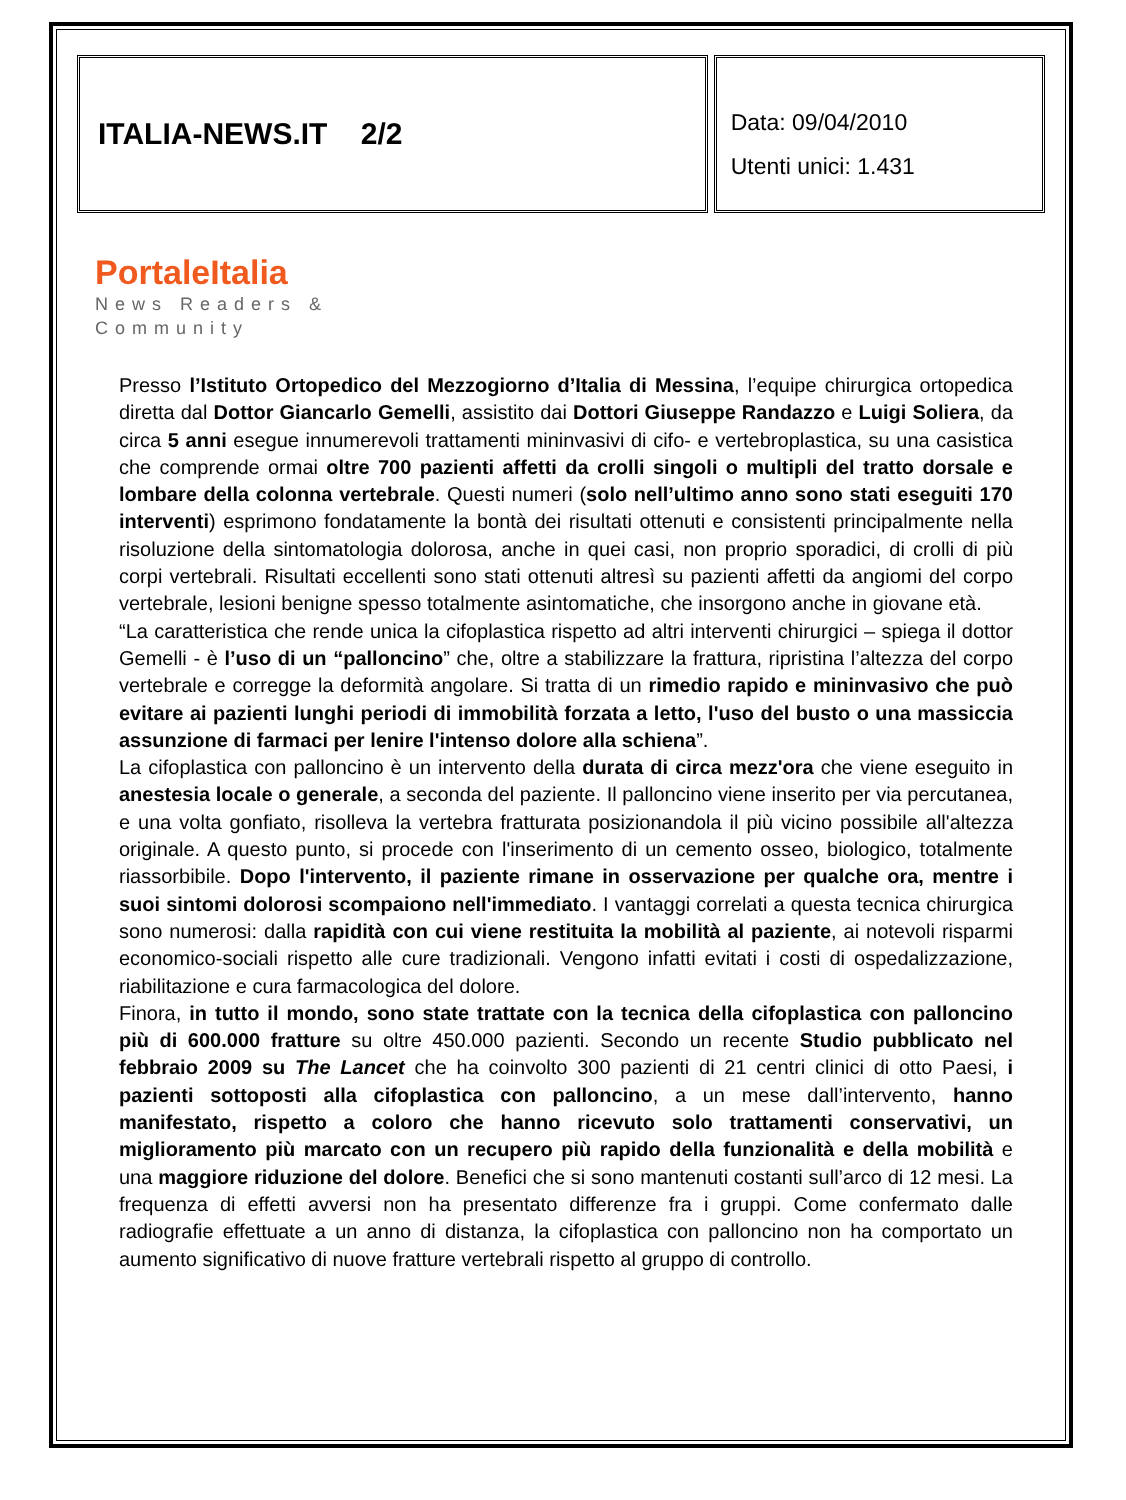ITALIA-NEWS.IT 2/2
Data: 09/04/2010
Utenti unici: 1.431
PortaleItalia
News Readers &
Community
Presso l’Istituto Ortopedico del Mezzogiorno d’Italia di Messina, l’equipe chirurgica ortopedica diretta dal Dottor Giancarlo Gemelli, assistito dai Dottori Giuseppe Randazzo e Luigi Soliera, da circa 5 anni esegue innumerevoli trattamenti mininvasivi di cifo- e vertebroplastica, su una casistica che comprende ormai oltre 700 pazienti affetti da crolli singoli o multipli del tratto dorsale e lombare della colonna vertebrale. Questi numeri (solo nell’ultimo anno sono stati eseguiti 170 interventi) esprimono fondatamente la bontà dei risultati ottenuti e consistenti principalmente nella risoluzione della sintomatologia dolorosa, anche in quei casi, non proprio sporadici, di crolli di più corpi vertebrali. Risultati eccellenti sono stati ottenuti altresì su pazienti affetti da angiomi del corpo vertebrale, lesioni benigne spesso totalmente asintomatiche, che insorgono anche in giovane età.
“La caratteristica che rende unica la cifoplastica rispetto ad altri interventi chirurgici – spiega il dottor Gemelli - è l’uso di un “palloncino” che, oltre a stabilizzare la frattura, ripristina l’altezza del corpo vertebrale e corregge la deformità angolare. Si tratta di un rimedio rapido e mininvasivo che può evitare ai pazienti lunghi periodi di immobilità forzata a letto, l'uso del busto o una massiccia assunzione di farmaci per lenire l'intenso dolore alla schiena”.
La cifoplastica con palloncino è un intervento della durata di circa mezz'ora che viene eseguito in anestesia locale o generale, a seconda del paziente. Il palloncino viene inserito per via percutanea, e una volta gonfiato, risolleva la vertebra fratturata posizionandola il più vicino possibile all'altezza originale. A questo punto, si procede con l'inserimento di un cemento osseo, biologico, totalmente riassorbibile. Dopo l'intervento, il paziente rimane in osservazione per qualche ora, mentre i suoi sintomi dolorosi scompaiono nell'immediato. I vantaggi correlati a questa tecnica chirurgica sono numerosi: dalla rapidità con cui viene restituita la mobilità al paziente, ai notevoli risparmi economico-sociali rispetto alle cure tradizionali. Vengono infatti evitati i costi di ospedalizzazione, riabilitazione e cura farmacologica del dolore.
Finora, in tutto il mondo, sono state trattate con la tecnica della cifoplastica con palloncino più di 600.000 fratture su oltre 450.000 pazienti. Secondo un recente Studio pubblicato nel febbraio 2009 su The Lancet che ha coinvolto 300 pazienti di 21 centri clinici di otto Paesi, i pazienti sottoposti alla cifoplastica con palloncino, a un mese dall’intervento, hanno manifestato, rispetto a coloro che hanno ricevuto solo trattamenti conservativi, un miglioramento più marcato con un recupero più rapido della funzionalità e della mobilità e una maggiore riduzione del dolore. Benefici che si sono mantenuti costanti sull’arco di 12 mesi. La frequenza di effetti avversi non ha presentato differenze fra i gruppi. Come confermato dalle radiografie effettuate a un anno di distanza, la cifoplastica con palloncino non ha comportato un aumento significativo di nuove fratture vertebrali rispetto al gruppo di controllo.